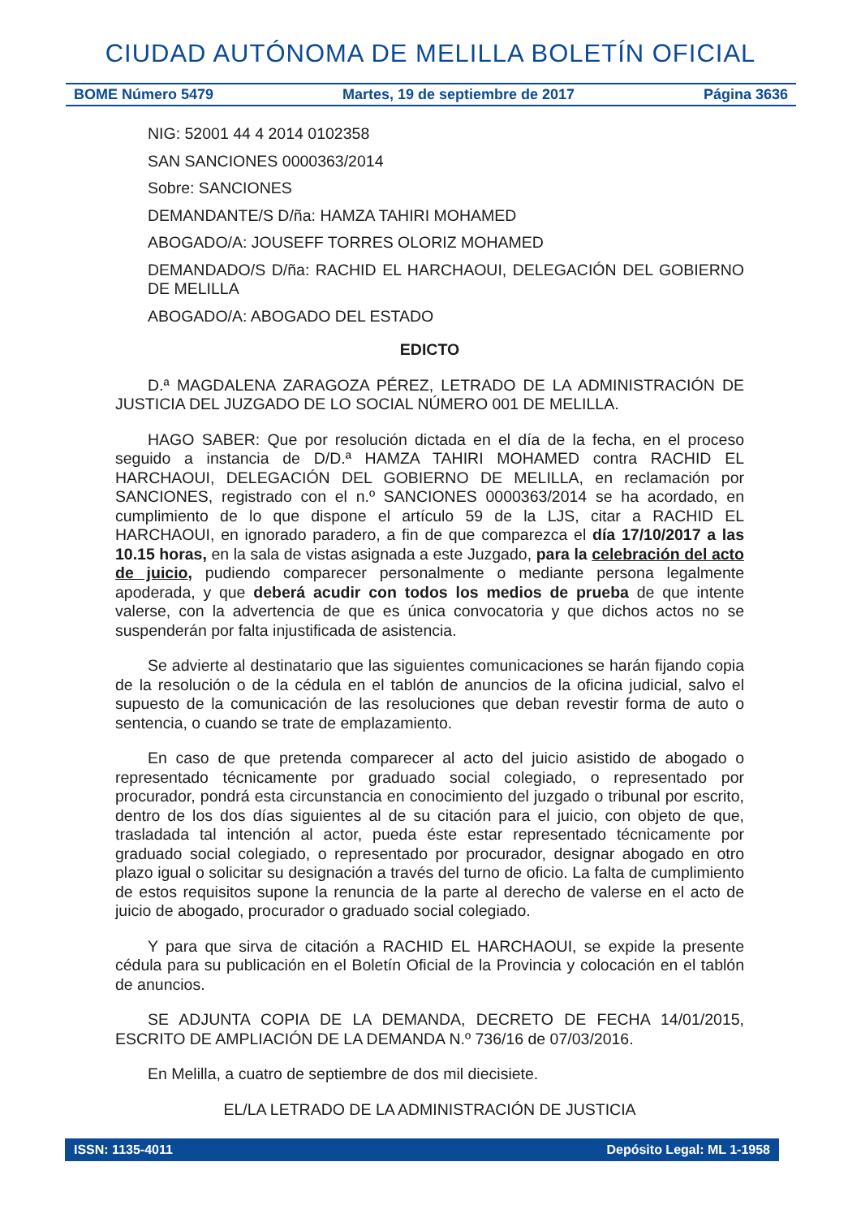CIUDAD AUTÓNOMA DE MELILLA BOLETÍN OFICIAL
BOME Número 5479 Martes, 19 de septiembre de 2017 Página 3636
NIG: 52001 44 4 2014 0102358
SAN SANCIONES 0000363/2014
Sobre: SANCIONES
DEMANDANTE/S D/ña: HAMZA TAHIRI MOHAMED
ABOGADO/A: JOUSEFF TORRES OLORIZ MOHAMED
DEMANDADO/S D/ña: RACHID EL HARCHAOUI, DELEGACIÓN DEL GOBIERNO DE MELILLA
ABOGADO/A: ABOGADO DEL ESTADO
EDICTO
D.ª MAGDALENA ZARAGOZA PÉREZ, LETRADO DE LA ADMINISTRACIÓN DE JUSTICIA DEL JUZGADO DE LO SOCIAL NÚMERO 001 DE MELILLA.
HAGO SABER: Que por resolución dictada en el día de la fecha, en el proceso seguido a instancia de D/D.ª HAMZA TAHIRI MOHAMED contra RACHID EL HARCHAOUI, DELEGACIÓN DEL GOBIERNO DE MELILLA, en reclamación por SANCIONES, registrado con el n.º SANCIONES 0000363/2014 se ha acordado, en cumplimiento de lo que dispone el artículo 59 de la LJS, citar a RACHID EL HARCHAOUI, en ignorado paradero, a fin de que comparezca el día 17/10/2017 a las 10.15 horas, en la sala de vistas asignada a este Juzgado, para la celebración del acto de juicio, pudiendo comparecer personalmente o mediante persona legalmente apoderada, y que deberá acudir con todos los medios de prueba de que intente valerse, con la advertencia de que es única convocatoria y que dichos actos no se suspenderán por falta injustificada de asistencia.
Se advierte al destinatario que las siguientes comunicaciones se harán fijando copia de la resolución o de la cédula en el tablón de anuncios de la oficina judicial, salvo el supuesto de la comunicación de las resoluciones que deban revestir forma de auto o sentencia, o cuando se trate de emplazamiento.
En caso de que pretenda comparecer al acto del juicio asistido de abogado o representado técnicamente por graduado social colegiado, o representado por procurador, pondrá esta circunstancia en conocimiento del juzgado o tribunal por escrito, dentro de los dos días siguientes al de su citación para el juicio, con objeto de que, trasladada tal intención al actor, pueda éste estar representado técnicamente por graduado social colegiado, o representado por procurador, designar abogado en otro plazo igual o solicitar su designación a través del turno de oficio. La falta de cumplimiento de estos requisitos supone la renuncia de la parte al derecho de valerse en el acto de juicio de abogado, procurador o graduado social colegiado.
Y para que sirva de citación a RACHID EL HARCHAOUI, se expide la presente cédula para su publicación en el Boletín Oficial de la Provincia y colocación en el tablón de anuncios.
SE ADJUNTA COPIA DE LA DEMANDA, DECRETO DE FECHA 14/01/2015, ESCRITO DE AMPLIACIÓN DE LA DEMANDA N.º 736/16 de 07/03/2016.
En Melilla, a cuatro de septiembre de dos mil diecisiete.
EL/LA LETRADO DE LA ADMINISTRACIÓN DE JUSTICIA
ISSN: 1135-4011 Depósito Legal: ML 1-1958